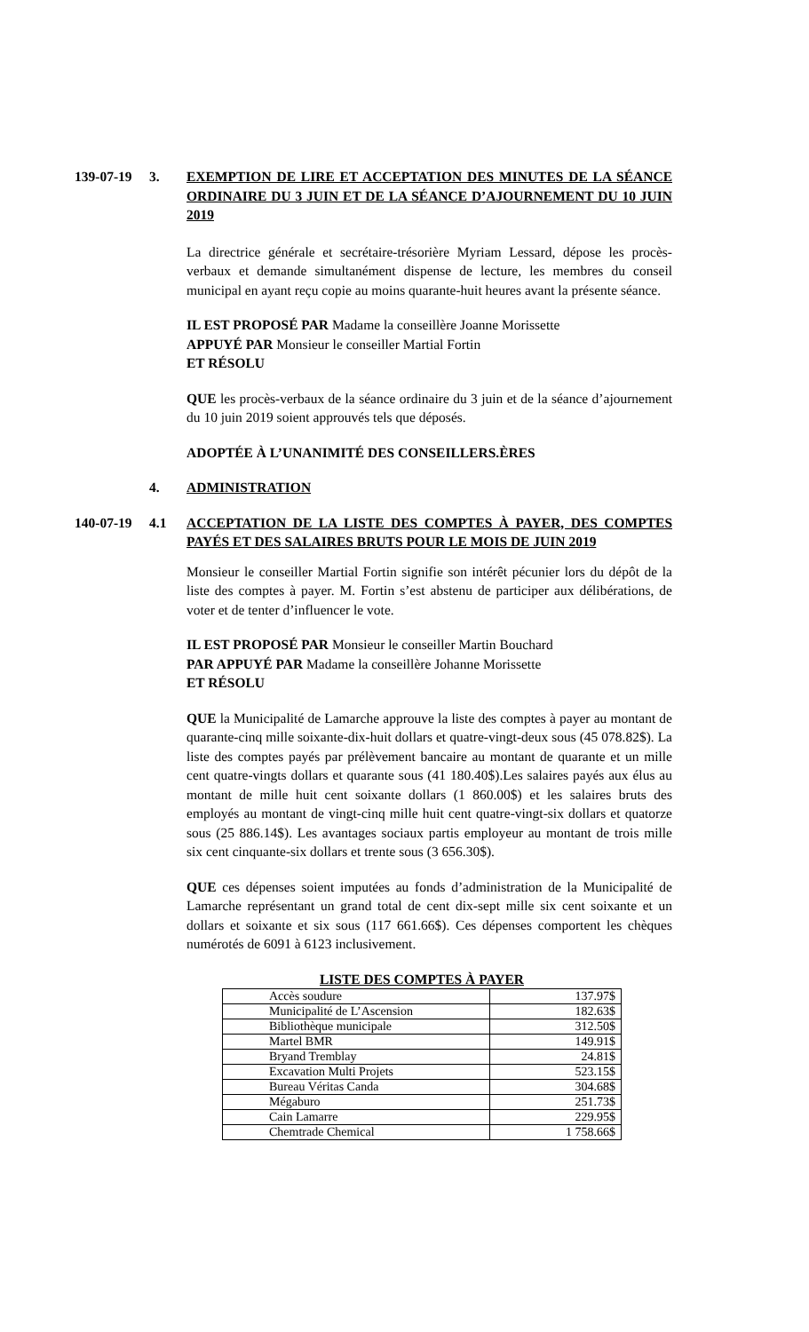139-07-19 3. EXEMPTION DE LIRE ET ACCEPTATION DES MINUTES DE LA SÉANCE ORDINAIRE DU 3 JUIN ET DE LA SÉANCE D’AJOURNEMENT DU 10 JUIN 2019
La directrice générale et secrétaire-trésorière Myriam Lessard, dépose les procès-verbaux et demande simultanément dispense de lecture, les membres du conseil municipal en ayant reçu copie au moins quarante-huit heures avant la présente séance.
IL EST PROPOSÉ PAR Madame la conseillère Joanne Morissette
APPUYÉ PAR Monsieur le conseiller Martial Fortin
ET RÉSOLU
QUE les procès-verbaux de la séance ordinaire du 3 juin et de la séance d’ajournement du 10 juin 2019 soient approuvés tels que déposés.
ADOPTÉE À L’UNANIMITÉ DES CONSEILLERS.ÈRES
4. ADMINISTRATION
140-07-19 4.1 ACCEPTATION DE LA LISTE DES COMPTES À PAYER, DES COMPTES PAYÉS ET DES SALAIRES BRUTS POUR LE MOIS DE JUIN 2019
Monsieur le conseiller Martial Fortin signifie son intérêt pécunier lors du dépôt de la liste des comptes à payer. M. Fortin s’est abstenu de participer aux délibérations, de voter et de tenter d’influencer le vote.
IL EST PROPOSÉ PAR Monsieur le conseiller Martin Bouchard
PAR APPUYÉ PAR Madame la conseillère Johanne Morissette
ET RÉSOLU
QUE la Municipalité de Lamarche approuve la liste des comptes à payer au montant de quarante-cinq mille soixante-dix-huit dollars et quatre-vingt-deux sous (45 078.82$). La liste des comptes payés par prélèvement bancaire au montant de quarante et un mille cent quatre-vingts dollars et quarante sous (41 180.40$).Les salaires payés aux élus au montant de mille huit cent soixante dollars (1 860.00$) et les salaires bruts des employés au montant de vingt-cinq mille huit cent quatre-vingt-six dollars et quatorze sous (25 886.14$). Les avantages sociaux partis employeur au montant de trois mille six cent cinquante-six dollars et trente sous (3 656.30$).
QUE ces dépenses soient imputées au fonds d’administration de la Municipalité de Lamarche représentant un grand total de cent dix-sept mille six cent soixante et un dollars et soixante et six sous (117 661.66$). Ces dépenses comportent les chèques numérotés de 6091 à 6123 inclusivement.
LISTE DES COMPTES À PAYER
| Accès soudure | 137.97$ |
| Municipalité de L’Ascension | 182.63$ |
| Bibliothèque municipale | 312.50$ |
| Martel BMR | 149.91$ |
| Bryand Tremblay | 24.81$ |
| Excavation Multi Projets | 523.15$ |
| Bureau Véritas Canda | 304.68$ |
| Mégaburo | 251.73$ |
| Cain Lamarre | 229.95$ |
| Chemtrade Chemical | 1 758.66$ |